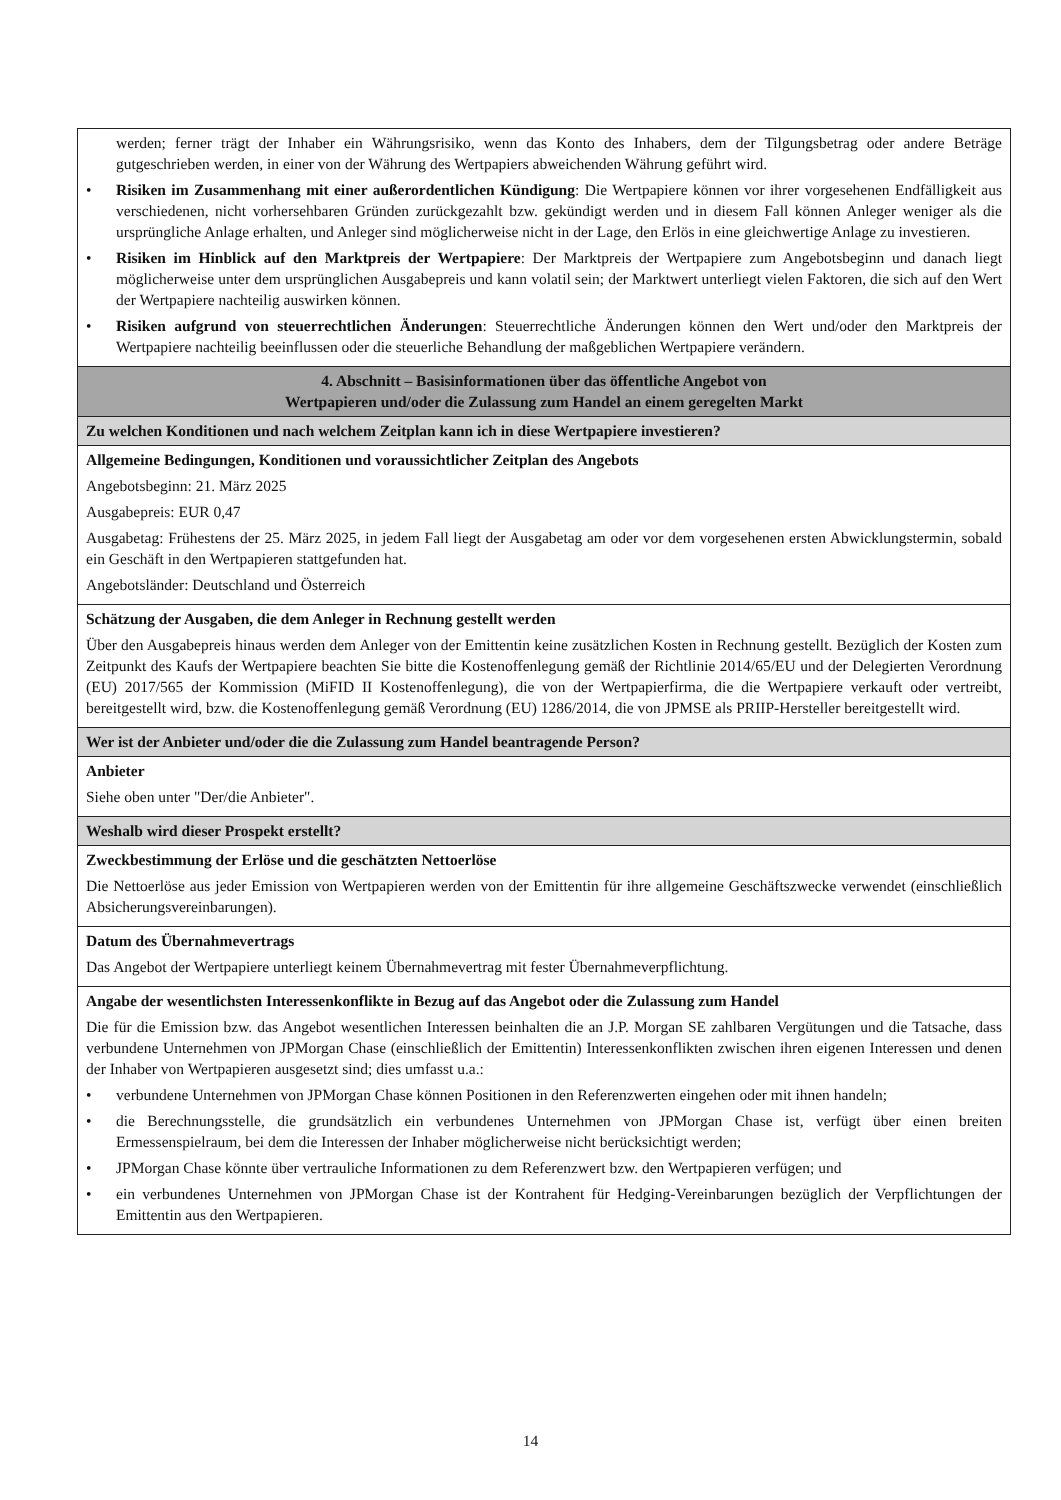| werden; ferner trägt der Inhaber ein Währungsrisiko, wenn das Konto des Inhabers, dem der Tilgungsbetrag oder andere Beträge gutgeschrieben werden, in einer von der Währung des Wertpapiers abweichenden Währung geführt wird. • Risiken im Zusammenhang mit einer außerordentlichen Kündigung : Die Wertpapiere können vor ihrer vorgesehenen Endfälligkeit aus verschiedenen, nicht vorhersehbaren Gründen zurückgezahlt bzw. gekündigt werden und in diesem Fall können Anleger weniger als die ursprüngliche Anlage erhalten, und Anleger sind möglicherweise nicht in der Lage, den Erlös in eine gleichwertige Anlage zu investieren. • Risiken im Hinblick auf den Marktpreis der Wertpapiere : Der Marktpreis der Wertpapiere zum Angebotsbeginn und danach liegt möglicherweise unter dem ursprünglichen Ausgabepreis und kann volatil sein; der Marktwert unterliegt vielen Faktoren, die sich auf den Wert der Wertpapiere nachteilig auswirken können. • Risiken aufgrund von steuerrechtlichen Änderungen : Steuerrechtliche Änderungen können den Wert und/oder den Marktpreis der Wertpapiere nachteilig beeinflussen oder die steuerliche Behandlung der maßgeblichen Wertpapiere verändern. |
| 4. Abschnitt – Basisinformationen über das öffentliche Angebot von Wertpapieren und/oder die Zulassung zum Handel an einem geregelten Markt |
| Zu welchen Konditionen und nach welchem Zeitplan kann ich in diese Wertpapiere investieren? |
| Allgemeine Bedingungen, Konditionen und voraussichtlicher Zeitplan des Angebots Angebotsbeginn: 21. März 2025 Ausgabepreis: EUR 0,47 Ausgabetag: Frühestens der 25. März 2025, in jedem Fall liegt der Ausgabetag am oder vor dem vorgesehenen ersten Abwicklungstermin, sobald ein Geschäft in den Wertpapieren stattgefunden hat. Angebotsländer: Deutschland und Österreich |
| Schätzung der Ausgaben, die dem Anleger in Rechnung gestellt werden Über den Ausgabepreis hinaus werden dem Anleger von der Emittentin keine zusätzlichen Kosten in Rechnung gestellt. Bezüglich der Kosten zum Zeitpunkt des Kaufs der Wertpapiere beachten Sie bitte die Kostenoffenlegung gemäß der Richtlinie 2014/65/EU und der Delegierten Verordnung (EU) 2017/565 der Kommission (MiFID II Kostenoffenlegung), die von der Wertpapierfirma, die die Wertpapiere verkauft oder vertreibt, bereitgestellt wird, bzw. die Kostenoffenlegung gemäß Verordnung (EU) 1286/2014, die von JPMSE als PRIIP-Hersteller bereitgestellt wird. |
| Wer ist der Anbieter und/oder die die Zulassung zum Handel beantragende Person? |
| Anbieter Siehe oben unter "Der/die Anbieter". |
| Weshalb wird dieser Prospekt erstellt? |
| Zweckbestimmung der Erlöse und die geschätzten Nettoerlöse Die Nettoerlöse aus jeder Emission von Wertpapieren werden von der Emittentin für ihre allgemeine Geschäftszwecke verwendet (einschließlich Absicherungsvereinbarungen). |
| Datum des Übernahmevertrags Das Angebot der Wertpapiere unterliegt keinem Übernahmevertrag mit fester Übernahmeverpflichtung. |
| Angabe der wesentlichsten Interessenkonflikte in Bezug auf das Angebot oder die Zulassung zum Handel Die für die Emission bzw. das Angebot wesentlichen Interessen beinhalten die an J.P. Morgan SE zahlbaren Vergütungen und die Tatsache, dass verbundene Unternehmen von JPMorgan Chase (einschließlich der Emittentin) Interessenkonflikten zwischen ihren eigenen Interessen und denen der Inhaber von Wertpapieren ausgesetzt sind; dies umfasst u.a.: • verbundene Unternehmen von JPMorgan Chase können Positionen in den Referenzwerten eingehen oder mit ihnen handeln; • die Berechnungsstelle, die grundsätzlich ein verbundenes Unternehmen von JPMorgan Chase ist, verfügt über einen breiten Ermessenspielraum, bei dem die Interessen der Inhaber möglicherweise nicht berücksichtigt werden; • JPMorgan Chase könnte über vertrauliche Informationen zu dem Referenzwert bzw. den Wertpapieren verfügen; und • ein verbundenes Unternehmen von JPMorgan Chase ist der Kontrahent für Hedging-Vereinbarungen bezüglich der Verpflichtungen der Emittentin aus den Wertpapieren. |
14